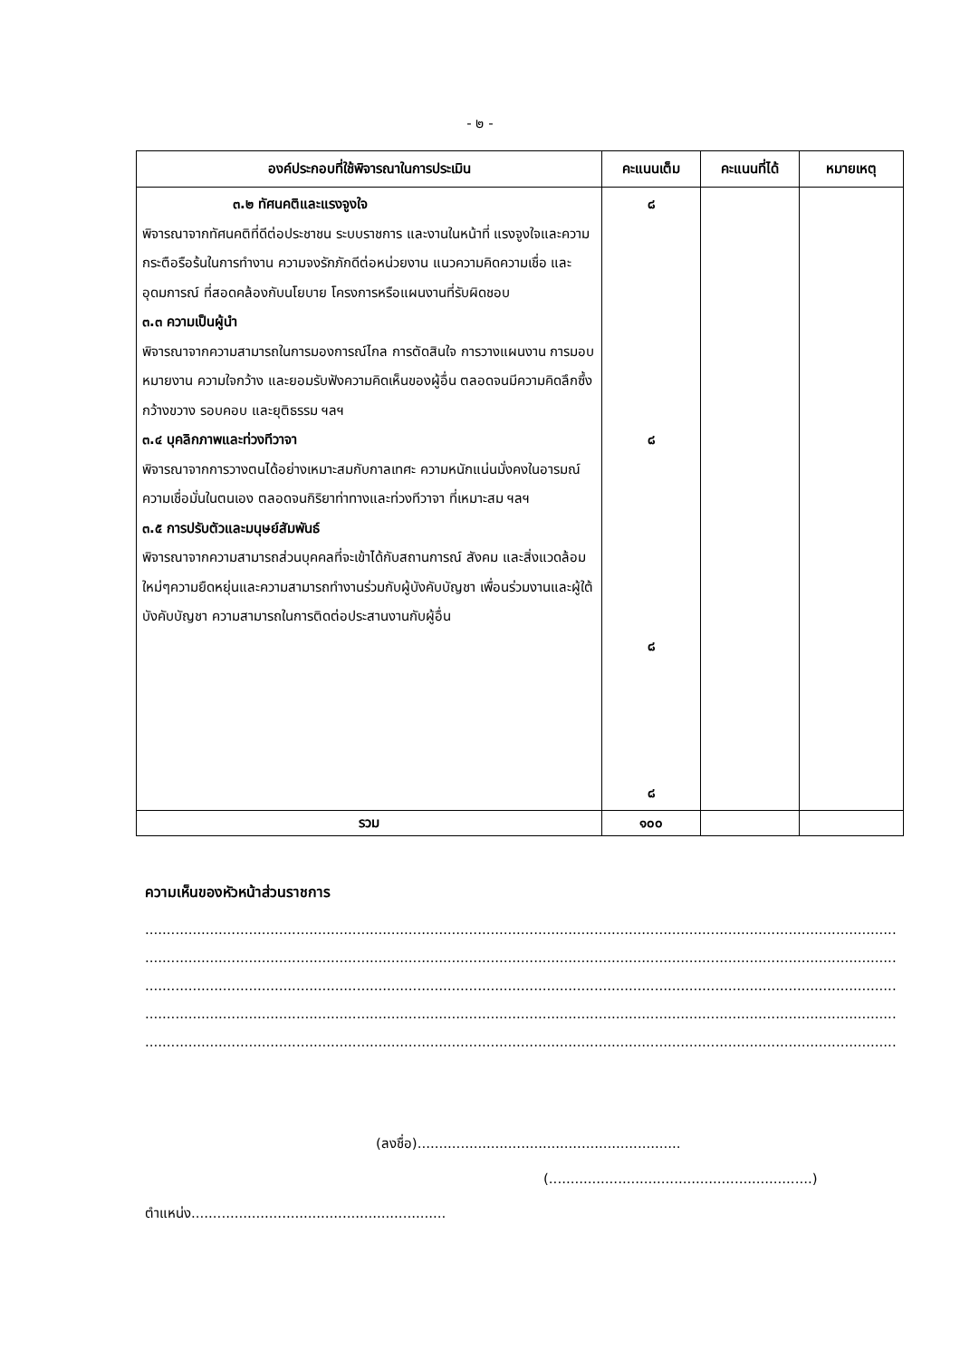- ๒ -
| องค์ประกอบที่ใช้พิจารณาในการประเมิน | คะแนนเต็ม | คะแนนที่ได้ | หมายเหตุ |
| --- | --- | --- | --- |
| ๓.๒ ทัศนคติและแรงจูงใจ พิจารณาจากทัศนคติที่ดีต่อประชาชน ระบบราชการ และงานในหน้าที่ แรงจูงใจและความกระตือรือร้นในการทำงาน ความจงรักภักดีต่อหน่วยงาน แนวความคิดความเชื่อ และอุดมการณ์ ที่สอดคล้องกับนโยบาย โครงการหรือแผนงานที่รับผิดชอบ ๓.๓ ความเป็นผู้นำ พิจารณาจากความสามารถในการมองการณ์ไกล การตัดสินใจ การวางแผนงาน การมอบหมายงาน ความใจกว้าง และยอมรับฟังความคิดเห็นของผู้อื่น ตลอดจนมีความคิดลึกซึ้ง กว้างขวาง รอบคอบ และยุติธรรม ฯลฯ ๓.๔ บุคลิกภาพและท่วงทีวาจา พิจารณาจากการวางตนได้อย่างเหมาะสมกับกาลเทศะ ความหนักแน่นมั่งคงในอารมณ์ ความเชื่อมั่นในตนเอง ตลอดจนกิริยาท่าทางและท่วงทีวาจา ที่เหมาะสม ฯลฯ ๓.๕ การปรับตัวและมนุษย์สัมพันธ์ พิจารณาจากความสามารถส่วนบุคคลที่จะเข้าได้กับสถานการณ์ สังคม และสิ่งแวดล้อมใหม่ๆความยืดหยุ่นและความสามารถทำงานร่วมกับผู้บังคับบัญชา เพื่อนร่วมงานและผู้ใต้บังคับบัญชา ความสามารถในการติดต่อประสานงานกับผู้อื่น | ๘ ๘ ๘ ๘ | | |
| รวม | ๑๐๐ | | |
ความเห็นของหัวหน้าส่วนราชการ
..........................................................................................................................................................................................................
..........................................................................................................................................................................................................
..........................................................................................................................................................................................................
..........................................................................................................................................................................................................
..........................................................................................................................................................................................................
(ลงชื่อ).............................................................
(.............................................................)
ตำแหน่ง...........................................................